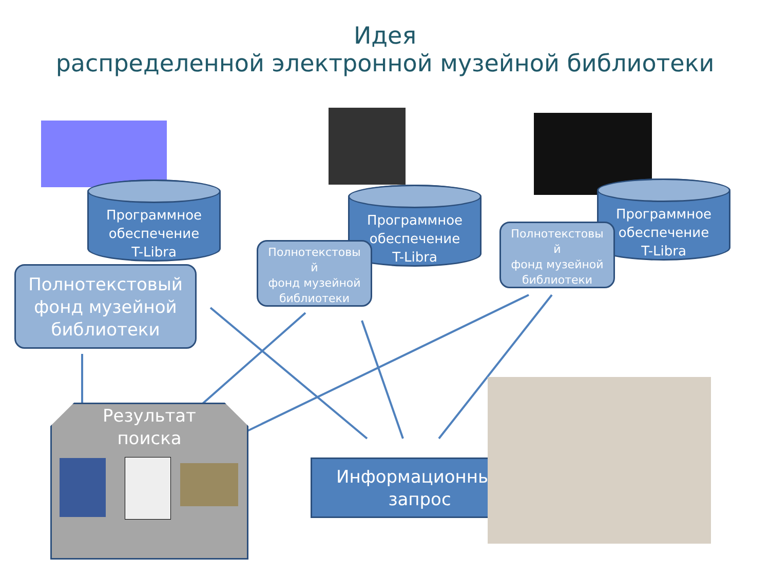Идея
распределенной электронной музейной библиотеки
Программное
обеспечение
T-Libra
Программное
обеспечение
T-Libra
Программное
обеспечение
T-Libra
Полнотекстовый фонд музейной библиотеки
Полнотекстовы
й
фонд музейной библиотеки
Полнотекстовы
й
фонд музейной библиотеки
Результат
поиска
Информационный запрос